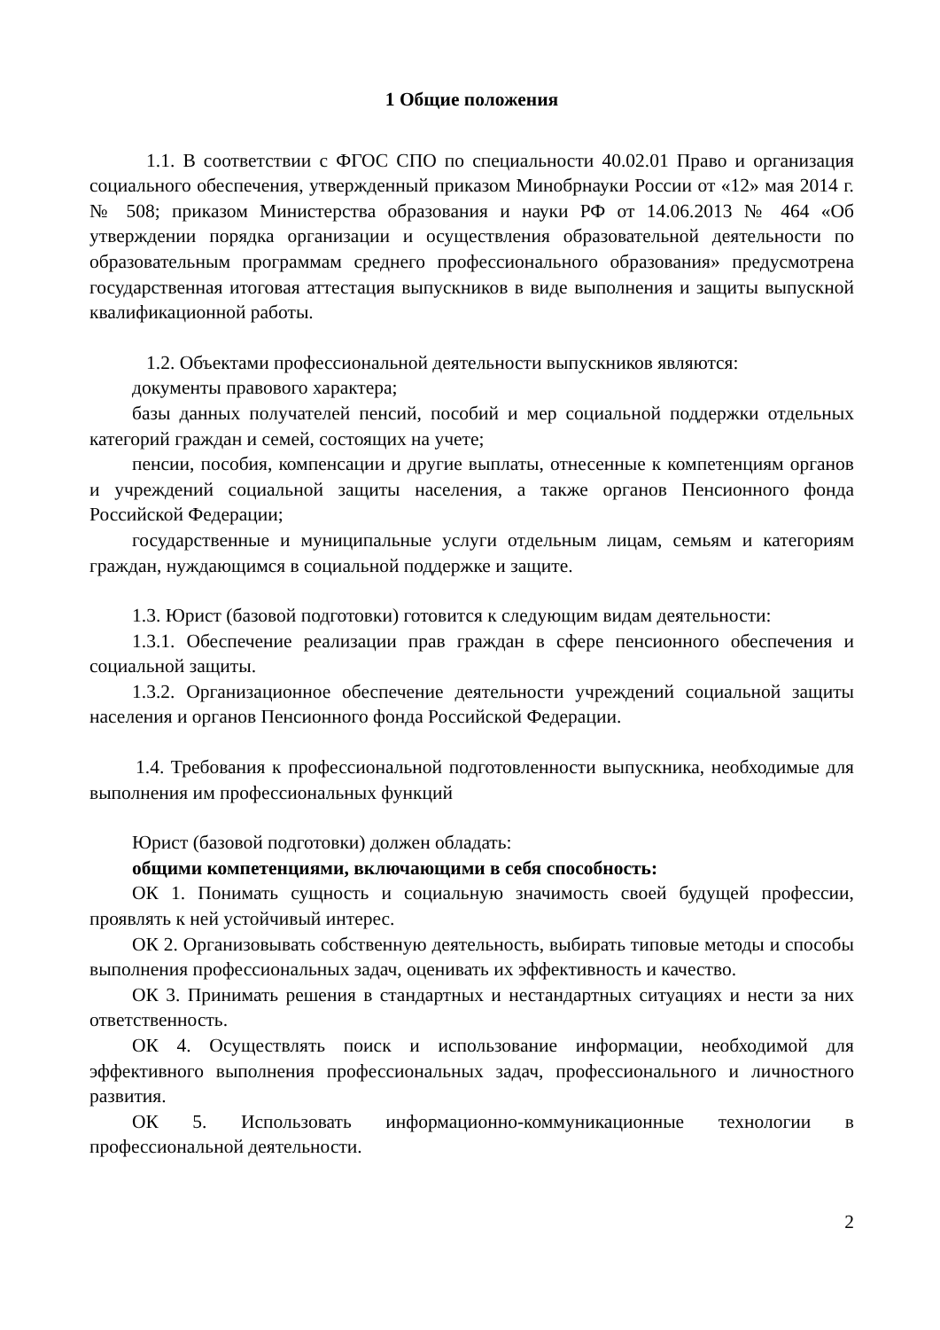1 Общие положения
1.1. В соответствии с ФГОС СПО по специальности 40.02.01 Право и организация социального обеспечения, утвержденный приказом Минобрнауки России от «12» мая 2014 г. № 508; приказом Министерства образования и науки РФ от 14.06.2013 № 464 «Об утверждении порядка организации и осуществления образовательной деятельности по образовательным программам среднего профессионального образования» предусмотрена государственная итоговая аттестация выпускников в виде выполнения и защиты выпускной квалификационной работы.
1.2. Объектами профессиональной деятельности выпускников являются:
документы правового характера;
базы данных получателей пенсий, пособий и мер социальной поддержки отдельных категорий граждан и семей, состоящих на учете;
пенсии, пособия, компенсации и другие выплаты, отнесенные к компетенциям органов и учреждений социальной защиты населения, а также органов Пенсионного фонда Российской Федерации;
государственные и муниципальные услуги отдельным лицам, семьям и категориям граждан, нуждающимся в социальной поддержке и защите.
1.3. Юрист (базовой подготовки) готовится к следующим видам деятельности:
1.3.1. Обеспечение реализации прав граждан в сфере пенсионного обеспечения и социальной защиты.
1.3.2. Организационное обеспечение деятельности учреждений социальной защиты населения и органов Пенсионного фонда Российской Федерации.
1.4. Требования к профессиональной подготовленности выпускника, необходимые для выполнения им профессиональных функций
Юрист (базовой подготовки) должен обладать:
общими компетенциями, включающими в себя способность:
ОК 1. Понимать сущность и социальную значимость своей будущей профессии, проявлять к ней устойчивый интерес.
ОК 2. Организовывать собственную деятельность, выбирать типовые методы и способы выполнения профессиональных задач, оценивать их эффективность и качество.
ОК 3. Принимать решения в стандартных и нестандартных ситуациях и нести за них ответственность.
ОК 4. Осуществлять поиск и использование информации, необходимой для эффективного выполнения профессиональных задач, профессионального и личностного развития.
ОК 5. Использовать информационно-коммуникационные технологии в профессиональной деятельности.
2